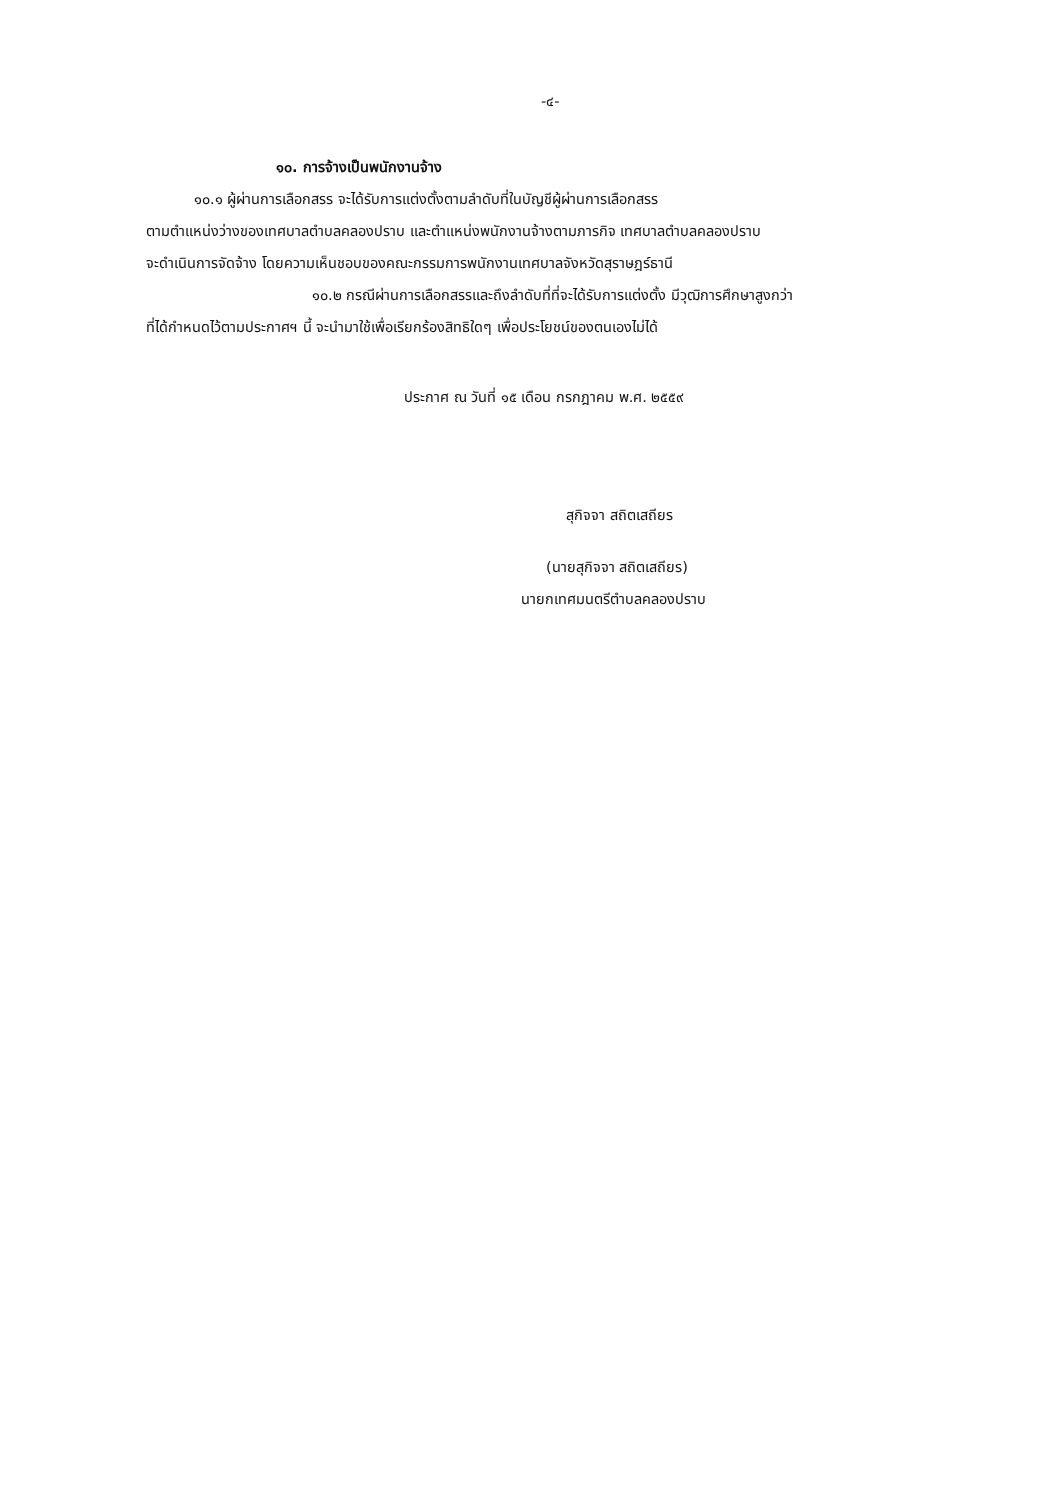-๔-
๑๐. การจ้างเป็นพนักงานจ้าง
๑๐.๑ ผู้ผ่านการเลือกสรร จะได้รับการแต่งตั้งตามลำดับที่ในบัญชีผู้ผ่านการเลือกสรร
ตามตำแหน่งว่างของเทศบาลตำบลคลองปราบ และตำแหน่งพนักงานจ้างตามภารกิจ เทศบาลตำบลคลองปราบ
จะดำเนินการจัดจ้าง โดยความเห็นชอบของคณะกรรมการพนักงานเทศบาลจังหวัดสุราษฎร์ธานี
๑๐.๒ กรณีผ่านการเลือกสรรและถึงลำดับที่ที่จะได้รับการแต่งตั้ง มีวุฒิการศึกษาสูงกว่า
ที่ได้กำหนดไว้ตามประกาศฯ นี้ จะนำมาใช้เพื่อเรียกร้องสิทธิใดๆ เพื่อประโยชน์ของตนเองไม่ได้
ประกาศ ณ วันที่ ๑๕ เดือน กรกฎาคม พ.ศ. ๒๕๕๙
สุกิจจา สถิตเสถียร
(นายสุกิจจา สถิตเสถียร)
นายกเทศมนตรีตำบลคลองปราบ